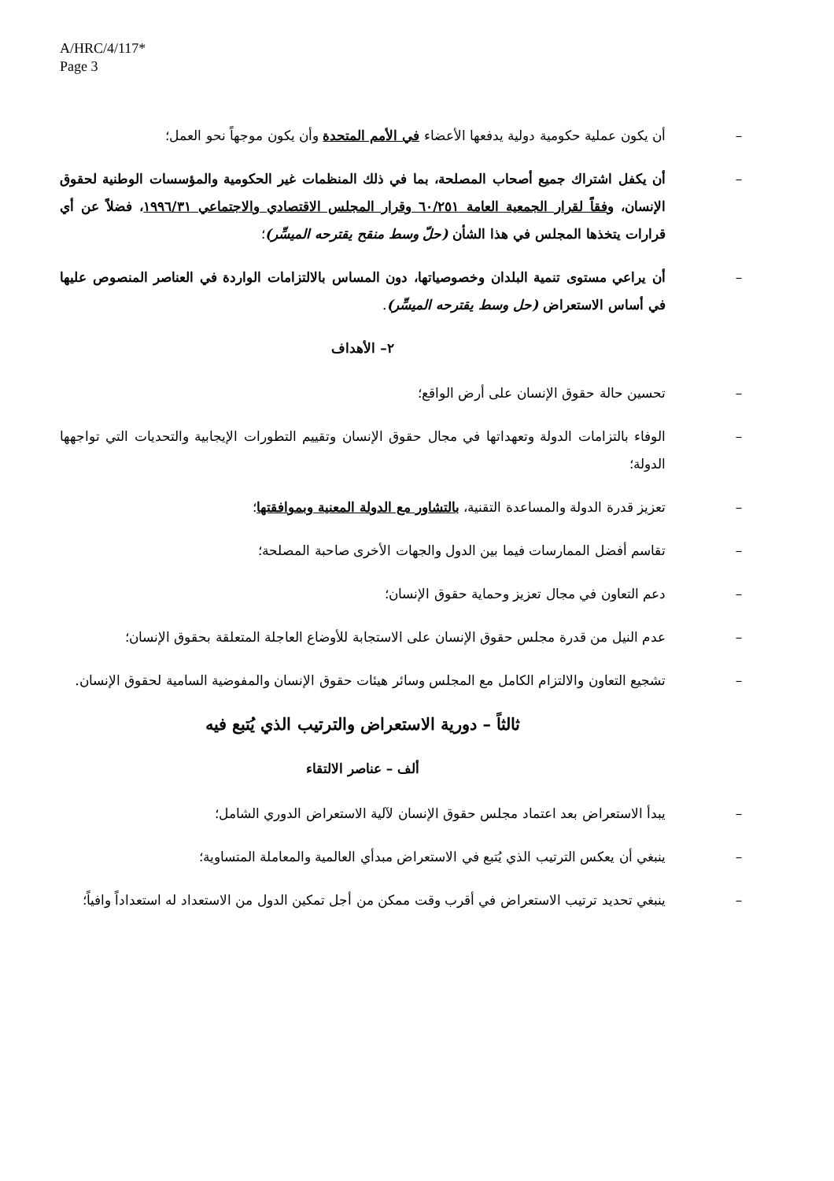A/HRC/4/117*
Page 3
– أن يكون عملية حكومية دولية يدفعها الأعضاء في الأمم المتحدة وأن يكون موجهاً نحو العمل؛
– أن يكفل اشتراك جميع أصحاب المصلحة، بما في ذلك المنظمات غير الحكومية والمؤسسات الوطنية لحقوق الإنسان، وفقاً لقرار الجمعية العامة ٦٠/٢٥١ وقرار المجلس الاقتصادي والاجتماعي ١٩٩٦/٣١، فضلاً عن أي قرارات يتخذها المجلس في هذا الشأن (حلّ وسط منقح يقترحه الميسِّر)؛
– أن يراعي مستوى تنمية البلدان وخصوصياتها، دون المساس بالالتزامات الواردة في العناصر المنصوص عليها في أساس الاستعراض (حل وسط يقترحه الميسِّر).
٢– الأهداف
– تحسين حالة حقوق الإنسان على أرض الواقع؛
– الوفاء بالتزامات الدولة وتعهداتها في مجال حقوق الإنسان وتقييم التطورات الإيجابية والتحديات التي تواجهها الدولة؛
– تعزيز قدرة الدولة والمساعدة التقنية، بالتشاور مع الدولة المعنية وبموافقتها؛
– تقاسم أفضل الممارسات فيما بين الدول والجهات الأخرى صاحبة المصلحة؛
– دعم التعاون في مجال تعزيز وحماية حقوق الإنسان؛
– عدم النيل من قدرة مجلس حقوق الإنسان على الاستجابة للأوضاع العاجلة المتعلقة بحقوق الإنسان؛
– تشجيع التعاون والالتزام الكامل مع المجلس وسائر هيئات حقوق الإنسان والمفوضية السامية لحقوق الإنسان.
ثالثاً – دورية الاستعراض والترتيب الذي يُتبع فيه
ألف – عناصر الالتقاء
– يبدأ الاستعراض بعد اعتماد مجلس حقوق الإنسان لآلية الاستعراض الدوري الشامل؛
– ينبغي أن يعكس الترتيب الذي يُتبع في الاستعراض مبدأي العالمية والمعاملة المتساوية؛
– ينبغي تحديد ترتيب الاستعراض في أقرب وقت ممكن من أجل تمكين الدول من الاستعداد له استعداداً وافياً؛